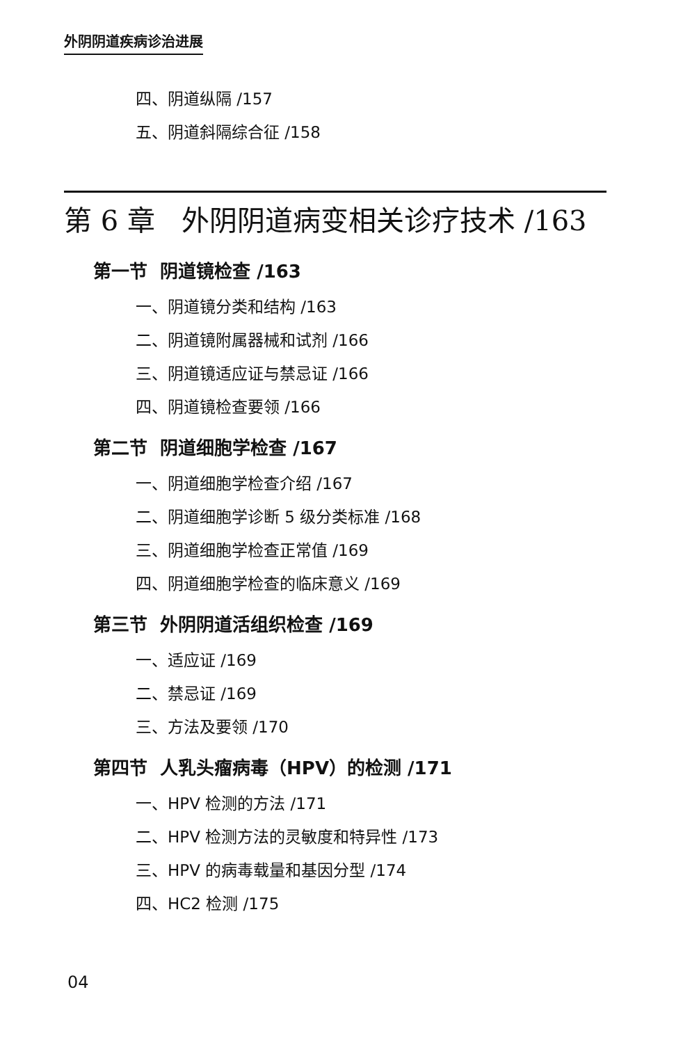外阴阴道疾病诊治进展
四、阴道纵隔 /157
五、阴道斜隔综合征 /158
第 6 章 外阴阴道病变相关诊疗技术 /163
第一节 阴道镜检查 /163
一、阴道镜分类和结构 /163
二、阴道镜附属器械和试剂 /166
三、阴道镜适应证与禁忌证 /166
四、阴道镜检查要领 /166
第二节 阴道细胞学检查 /167
一、阴道细胞学检查介绍 /167
二、阴道细胞学诊断 5 级分类标准 /168
三、阴道细胞学检查正常值 /169
四、阴道细胞学检查的临床意义 /169
第三节 外阴阴道活组织检查 /169
一、适应证 /169
二、禁忌证 /169
三、方法及要领 /170
第四节 人乳头瘤病毒（HPV）的检测 /171
一、HPV 检测的方法 /171
二、HPV 检测方法的灵敏度和特异性 /173
三、HPV 的病毒载量和基因分型 /174
四、HC2 检测 /175
04